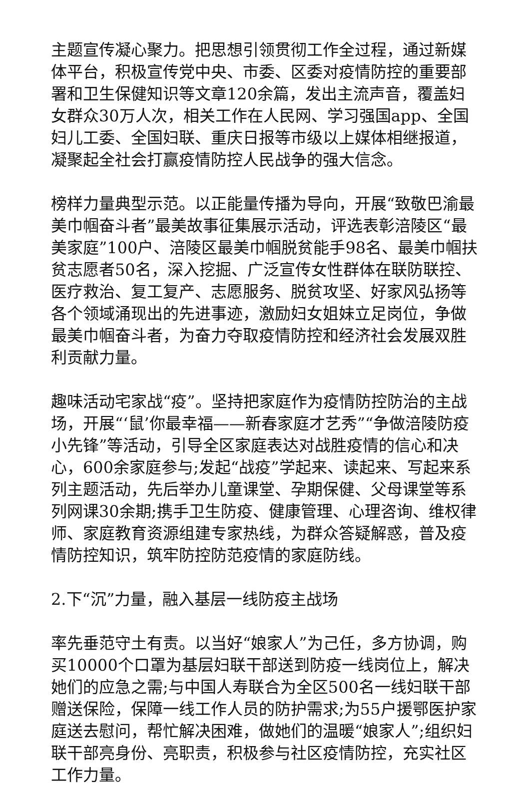主题宣传凝心聚力。把思想引领贯彻工作全过程，通过新媒体平台，积极宣传党中央、市委、区委对疫情防控的重要部署和卫生保健知识等文章120余篇，发出主流声音，覆盖妇女群众30万人次，相关工作在人民网、学习强国app、全国妇儿工委、全国妇联、重庆日报等市级以上媒体相继报道，凝聚起全社会打赢疫情防控人民战争的强大信念。
榜样力量典型示范。以正能量传播为导向，开展“致敬巴渝最美巾帼奋斗者”最美故事征集展示活动，评选表彰涪陵区“最美家庭”100户、涪陵区最美巾帼脱贫能手98名、最美巾帼扶贫志愿者50名，深入挖掘、广泛宣传女性群体在联防联控、医疗救治、复工复产、志愿服务、脱贫攻坚、好家风弘扬等各个领域涌现出的先进事迹，激励妇女姐妹立足岗位，争做最美巾帼奋斗者，为奋力夺取疫情防控和经济社会发展双胜利贡献力量。
趣味活动宅家战“疫”。坚持把家庭作为疫情防控防治的主战场，开展“‘鼠’你最幸福——新春家庭才艺秀”“争做涪陵防疫小先锋”等活动，引导全区家庭表达对战胜疫情的信心和决心，600余家庭参与;发起“战疫”学起来、读起来、写起来系列主题活动，先后举办儿童课堂、孕期保健、父母课堂等系列网课30余期;携手卫生防疫、健康管理、心理咨询、维权律师、家庭教育资源组建专家热线，为群众答疑解惑，普及疫情防控知识，筑牢防控防范疫情的家庭防线。
2.下“沉”力量，融入基层一线防疫主战场
率先垂范守土有责。以当好“娘家人”为己任，多方协调，购买10000个口罩为基层妇联干部送到防疫一线岗位上，解决她们的应急之需;与中国人寿联合为全区500名一线妇联干部赠送保险，保障一线工作人员的防护需求;为55户援鄂医护家庭送去慰问，帮忙解决困难，做她们的温暖“娘家人”;组织妇联干部亮身份、亮职责，积极参与社区疫情防控，充实社区工作力量。